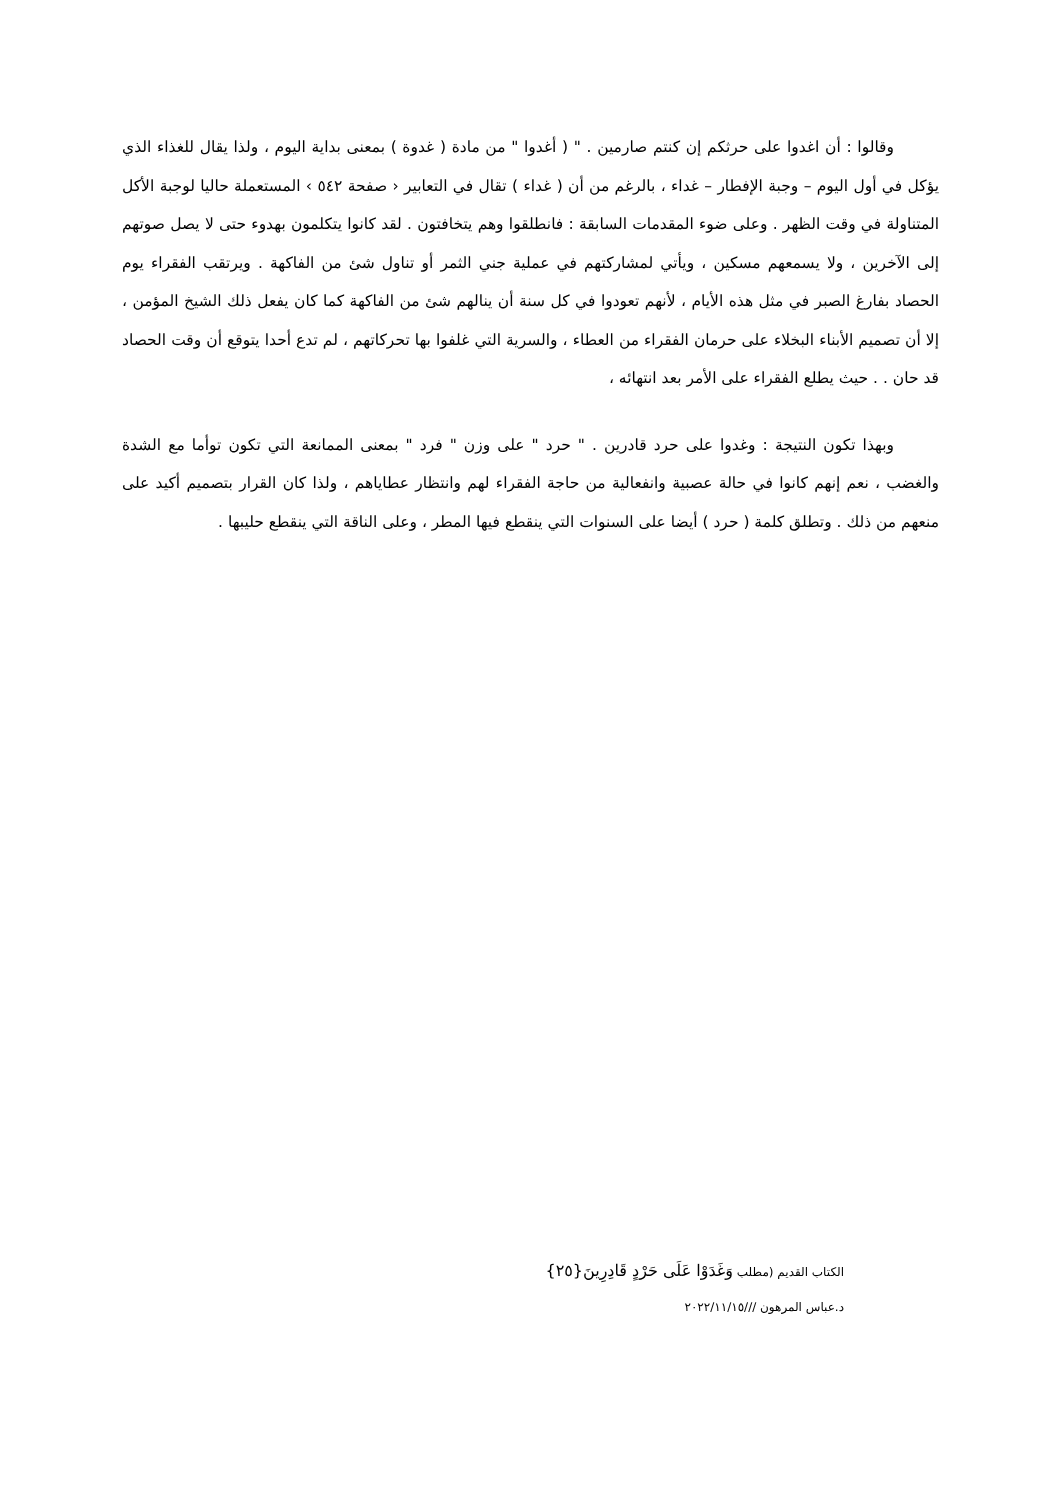وقالوا : أن اغدوا على حرثكم إن كنتم صارمين . " ( أغدوا " من مادة ( غدوة ) بمعنى بداية اليوم ، ولذا يقال للغذاء الذي يؤكل في أول اليوم – وجبة الإفطار – غداء ، بالرغم من أن ( غداء ) تقال في التعابير ‹ صفحة ٥٤٢ › المستعملة حاليا لوجبة الأكل المتناولة في وقت الظهر . وعلى ضوء المقدمات السابقة : فانطلقوا وهم يتخافتون . لقد كانوا يتكلمون بهدوء حتى لا يصل صوتهم إلى الآخرين ، ولا يسمعهم مسكين ، ويأتي لمشاركتهم في عملية جني الثمر أو تناول شئ من الفاكهة . ويرتقب الفقراء يوم الحصاد بفارغ الصبر في مثل هذه الأيام ، لأنهم تعودوا في كل سنة أن ينالهم شئ من الفاكهة كما كان يفعل ذلك الشيخ المؤمن ، إلا أن تصميم الأبناء البخلاء على حرمان الفقراء من العطاء ، والسرية التي غلفوا بها تحركاتهم ، لم تدع أحدا يتوقع أن وقت الحصاد قد حان . . حيث يطلع الفقراء على الأمر بعد انتهائه ،
وبهذا تكون النتيجة : وغدوا على حرد قادرين . " حرد " على وزن " فرد " بمعنى الممانعة التي تكون توأما مع الشدة والغضب ، نعم إنهم كانوا في حالة عصبية وانفعالية من حاجة الفقراء لهم وانتظار عطاياهم ، ولذا كان القرار بتصميم أكيد على منعهم من ذلك . وتطلق كلمة ( حرد ) أيضا على السنوات التي ينقطع فيها المطر ، وعلى الناقة التي ينقطع حليبها .
الكتاب القديم (مطلب وَغَدَوْا عَلَى حَرْدٍ قَادِرِينَ{٢٥}
د.عباس المرهون ///٢٠٢٢/١١/١٥